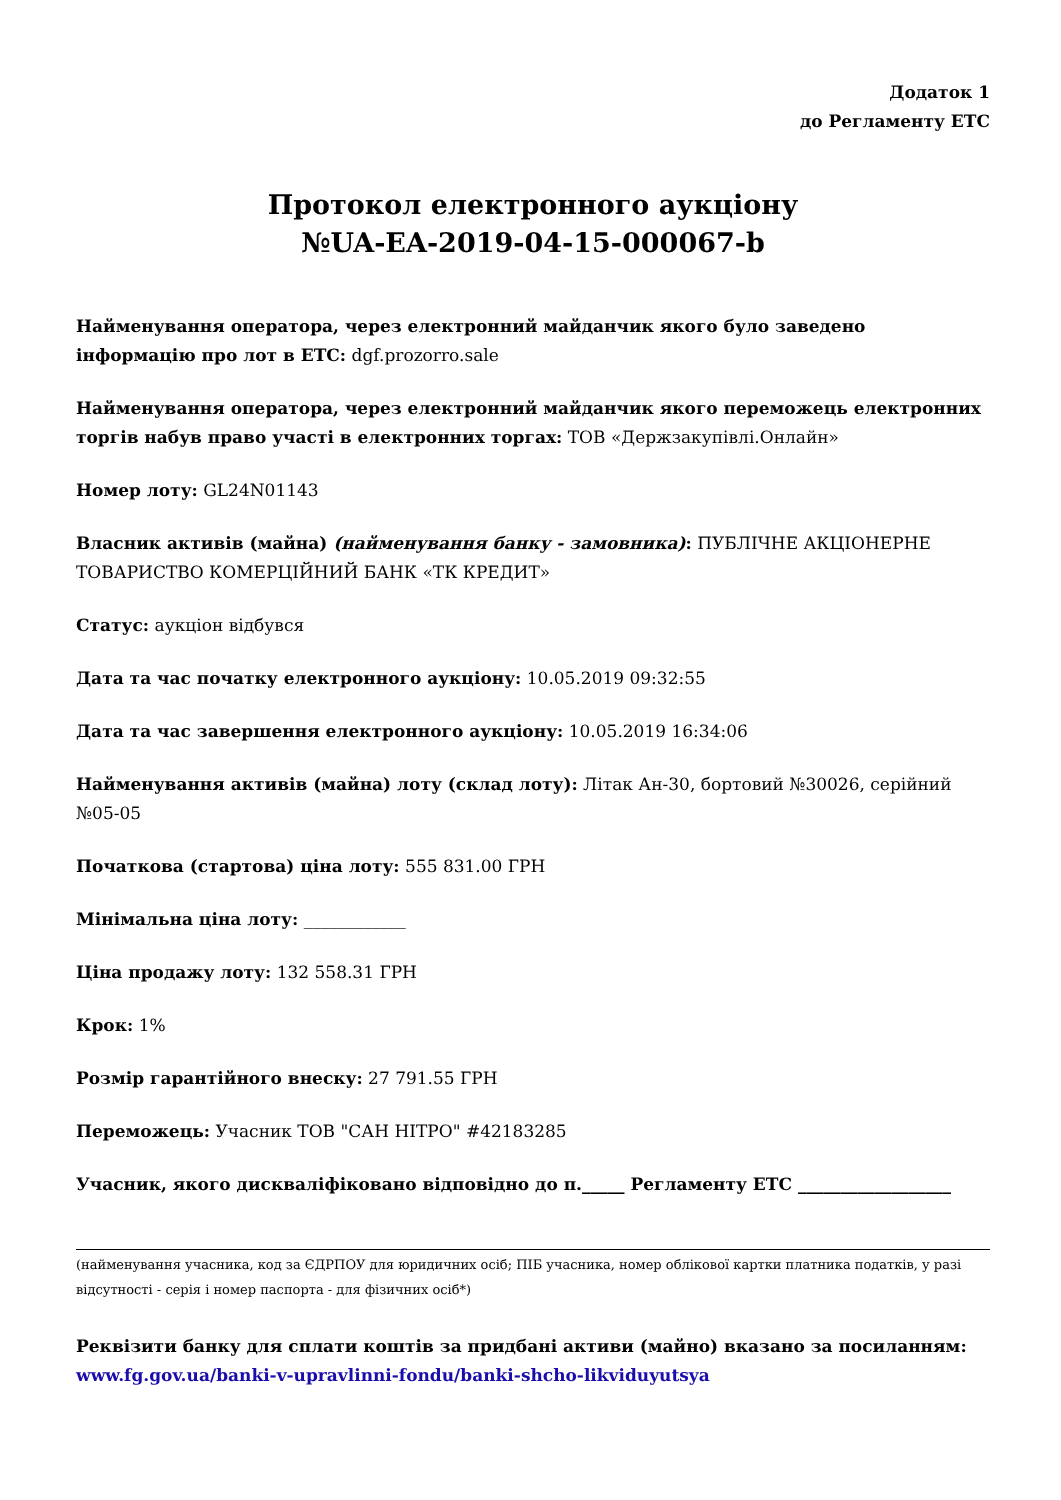Додаток 1
до Регламенту ЕТС
Протокол електронного аукціону
№UA-EA-2019-04-15-000067-b
Найменування оператора, через електронний майданчик якого було заведено інформацію про лот в ЕТС: dgf.prozorro.sale
Найменування оператора, через електронний майданчик якого переможець електронних торгів набув право участі в електронних торгах: ТОВ «Держзакупівлі.Онлайн»
Номер лоту: GL24N01143
Власник активів (майна) (найменування банку - замовника): ПУБЛІЧНЕ АКЦІОНЕРНЕ ТОВАРИСТВО КОМЕРЦІЙНИЙ БАНК «ТК КРЕДИТ»
Статус: аукціон відбувся
Дата та час початку електронного аукціону: 10.05.2019 09:32:55
Дата та час завершення електронного аукціону: 10.05.2019 16:34:06
Найменування активів (майна) лоту (склад лоту): Літак Ан-30, бортовий №30026, серійний №05-05
Початкова (стартова) ціна лоту: 555 831.00 ГРН
Мінімальна ціна лоту: ____________
Ціна продажу лоту: 132 558.31 ГРН
Крок: 1%
Розмір гарантійного внеску: 27 791.55 ГРН
Переможець: Учасник ТОВ "САН НІТРО" #42183285
Учасник, якого дискваліфіковано відповідно до п._____ Регламенту ЕТС __________________
(найменування учасника, код за ЄДРПОУ для юридичних осіб; ПІБ учасника, номер облікової картки платника податків, у разі відсутності - серія і номер паспорта - для фізичних осіб*)
Реквізити банку для сплати коштів за придбані активи (майно) вказано за посиланням:
www.fg.gov.ua/banki-v-upravlinni-fondu/banki-shcho-likviduyutsya